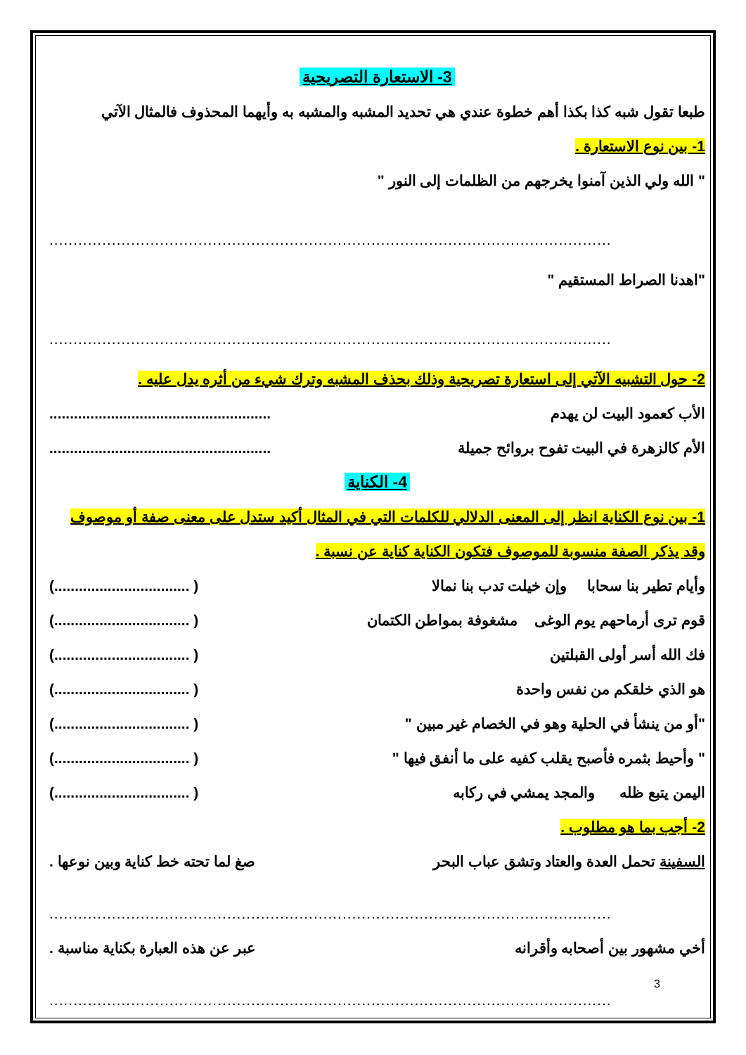3- الاستعارة التصريحية
طبعا تقول شبه كذا بكذا أهم خطوة عندي هي تحديد المشبه والمشبه به وأيهما المحذوف فالمثال الآتي
1- بين نوع الاستعارة .
" الله ولي الذين آمنوا يخرجهم من الظلمات إلى النور "
.....................................................................................................................
"اهدنا الصراط المستقيم "
.....................................................................................................................
2- حول التشبيه الآتي إلى استعارة تصريحية وذلك بحذف المشبه وترك شيء من أثره يدل عليه .
الأب كعمود البيت لن يهدم......................................................
الأم كالزهرة في البيت تفوح بروائح جميلة......................................................
4- الكناية
1- بين نوع الكناية انظر إلى المعنى الدلالي للكلمات التي في المثال أكيد ستدل على معنى صفة أو موصوف وقد يذكر الصفة منسوبة للموصوف فتكون الكناية كناية عن نسبة .
وأيام تطير بنا سحابا وإن خيلت تدب بنا نمالا ( .................................)
قوم ترى أرماحهم يوم الوغى مشغوفة بمواطن الكتمان ( .................................)
فك الله أسر أولى القبلتين ( .................................)
هو الذي خلقكم من نفس واحدة ( .................................)
"أو من ينشأ في الحلية وهو في الخصام غير مبين " ( .................................)
" وأحيط بثمره فأصبح يقلب كفيه على ما أنفق فيها " ( .................................)
اليمن يتبع ظله والمجد يمشي في ركابه ( .................................)
2- أجب بما هو مطلوب .
السفينة تحمل العدة والعتاد وتشق عباب البحر صغ لما تحته خط كناية وبين نوعها .
.....................................................................................................................
أخي مشهور بين أصحابه وأقرانه عبر عن هذه العبارة بكناية مناسبة .
.....................................................................................................................
3